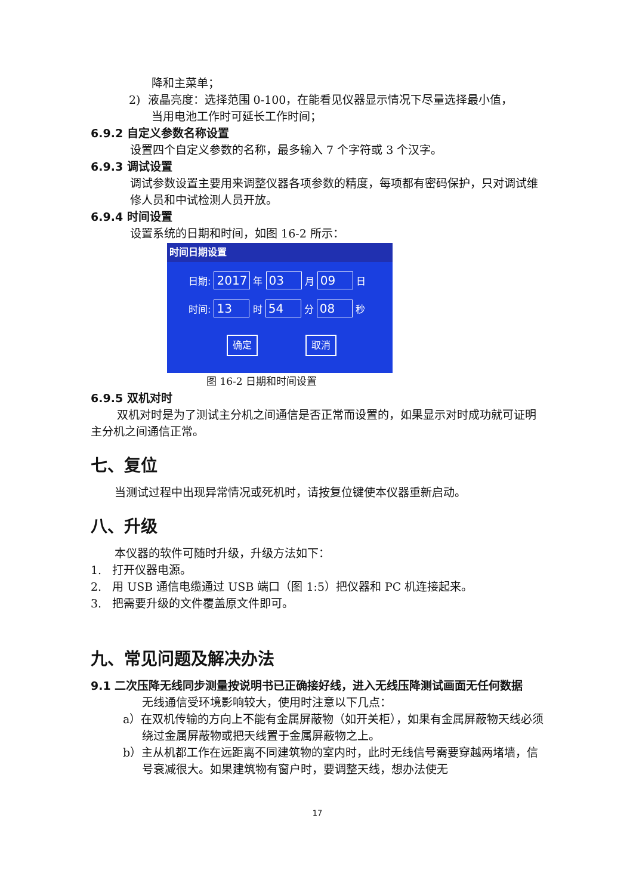降和主菜单；
2) 液晶亮度：选择范围 0-100，在能看见仪器显示情况下尽量选择最小值，
当用电池工作时可延长工作时间；
6.9.2 自定义参数名称设置
设置四个自定义参数的名称，最多输入 7 个字符或 3 个汉字。
6.9.3 调试设置
调试参数设置主要用来调整仪器各项参数的精度，每项都有密码保护，只对调试维修人员和中试检测人员开放。
6.9.4 时间设置
设置系统的日期和时间，如图 16-2 所示：
时间日期设置
日期: 2017 年 03 月 09 日
时间: 13 时 54 分 08 秒
确定 取消
图 16-2 日期和时间设置
6.9.5 双机对时
双机对时是为了测试主分机之间通信是否正常而设置的，如果显示对时成功就可证明主分机之间通信正常。
七、复位
当测试过程中出现异常情况或死机时，请按复位键使本仪器重新启动。
八、升级
本仪器的软件可随时升级，升级方法如下：
1. 打开仪器电源。
2. 用 USB 通信电缆通过 USB 端口（图 1:5）把仪器和 PC 机连接起来。
3. 把需要升级的文件覆盖原文件即可。
九、常见问题及解决办法
9.1 二次压降无线同步测量按说明书已正确接好线，进入无线压降测试画面无任何数据
无线通信受环境影响较大，使用时注意以下几点：
a）在双机传输的方向上不能有金属屏蔽物（如开关柜），如果有金属屏蔽物天线必须绕过金属屏蔽物或把天线置于金属屏蔽物之上。
b）主从机都工作在远距离不同建筑物的室内时，此时无线信号需要穿越两堵墙，信号衰减很大。如果建筑物有窗户时，要调整天线，想办法使无
17